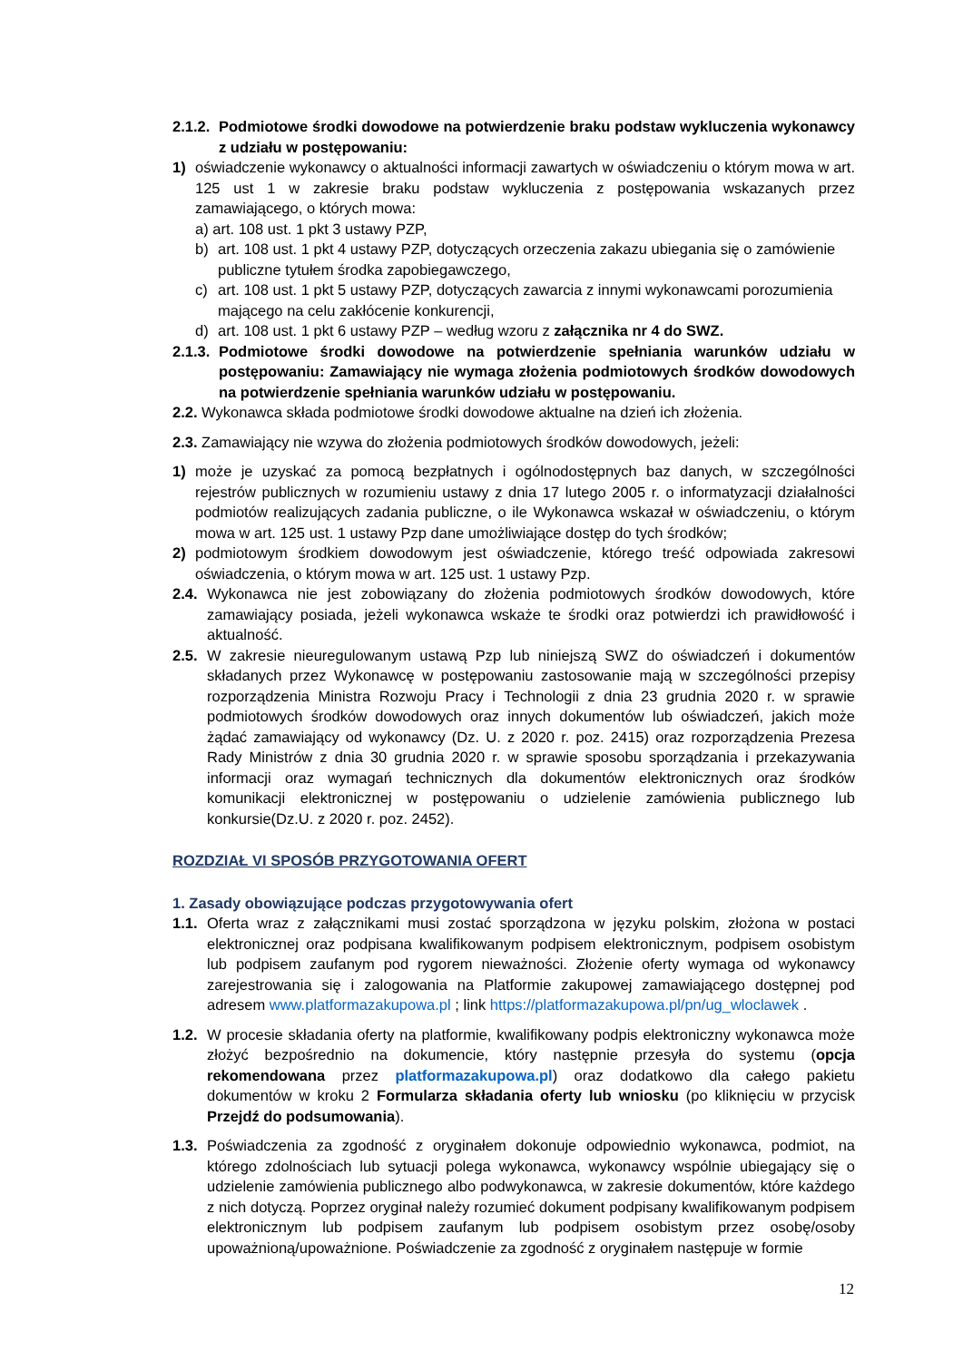2.1.2. Podmiotowe środki dowodowe na potwierdzenie braku podstaw wykluczenia wykonawcy z udziału w postępowaniu:
1) oświadczenie wykonawcy o aktualności informacji zawartych w oświadczeniu o którym mowa w art. 125 ust 1 w zakresie braku podstaw wykluczenia z postępowania wskazanych przez zamawiającego, o których mowa:
a) art. 108 ust. 1 pkt 3 ustawy PZP,
b) art. 108 ust. 1 pkt 4 ustawy PZP, dotyczących orzeczenia zakazu ubiegania się o zamówienie publiczne tytułem środka zapobiegawczego,
c) art. 108 ust. 1 pkt 5 ustawy PZP, dotyczących zawarcia z innymi wykonawcami porozumienia mającego na celu zakłócenie konkurencji,
d) art. 108 ust. 1 pkt 6 ustawy PZP – według wzoru z załącznika nr 4 do SWZ.
2.1.3. Podmiotowe środki dowodowe na potwierdzenie spełniania warunków udziału w postępowaniu: Zamawiający nie wymaga złożenia podmiotowych środków dowodowych na potwierdzenie spełniania warunków udziału w postępowaniu.
2.2. Wykonawca składa podmiotowe środki dowodowe aktualne na dzień ich złożenia.
2.3. Zamawiający nie wzywa do złożenia podmiotowych środków dowodowych, jeżeli:
1) może je uzyskać za pomocą bezpłatnych i ogólnodostępnych baz danych, w szczególności rejestrów publicznych w rozumieniu ustawy z dnia 17 lutego 2005 r. o informatyzacji działalności podmiotów realizujących zadania publiczne, o ile Wykonawca wskazał w oświadczeniu, o którym mowa w art. 125 ust. 1 ustawy Pzp dane umożliwiające dostęp do tych środków;
2) podmiotowym środkiem dowodowym jest oświadczenie, którego treść odpowiada zakresowi oświadczenia, o którym mowa w art. 125 ust. 1 ustawy Pzp.
2.4. Wykonawca nie jest zobowiązany do złożenia podmiotowych środków dowodowych, które zamawiający posiada, jeżeli wykonawca wskaże te środki oraz potwierdzi ich prawidłowość i aktualność.
2.5. W zakresie nieuregulowanym ustawą Pzp lub niniejszą SWZ do oświadczeń i dokumentów składanych przez Wykonawcę w postępowaniu zastosowanie mają w szczególności przepisy rozporządzenia Ministra Rozwoju Pracy i Technologii z dnia 23 grudnia 2020 r. w sprawie podmiotowych środków dowodowych oraz innych dokumentów lub oświadczeń, jakich może żądać zamawiający od wykonawcy (Dz. U. z 2020 r. poz. 2415) oraz rozporządzenia Prezesa Rady Ministrów z dnia 30 grudnia 2020 r. w sprawie sposobu sporządzania i przekazywania informacji oraz wymagań technicznych dla dokumentów elektronicznych oraz środków komunikacji elektronicznej w postępowaniu o udzielenie zamówienia publicznego lub konkursie(Dz.U. z 2020 r. poz. 2452).
ROZDZIAŁ VI SPOSÓB PRZYGOTOWANIA OFERT
1. Zasady obowiązujące podczas przygotowywania ofert
1.1. Oferta wraz z załącznikami musi zostać sporządzona w języku polskim, złożona w postaci elektronicznej oraz podpisana kwalifikowanym podpisem elektronicznym, podpisem osobistym lub podpisem zaufanym pod rygorem nieważności. Złożenie oferty wymaga od wykonawcy zarejestrowania się i zalogowania na Platformie zakupowej zamawiającego dostępnej pod adresem www.platformazakupowa.pl ; link https://platformazakupowa.pl/pn/ug_wloclawek .
1.2. W procesie składania oferty na platformie, kwalifikowany podpis elektroniczny wykonawca może złożyć bezpośrednio na dokumencie, który następnie przesyła do systemu (opcja rekomendowana przez platformazakupowa.pl) oraz dodatkowo dla całego pakietu dokumentów w kroku 2 Formularza składania oferty lub wniosku (po kliknięciu w przycisk Przejdź do podsumowania).
1.3. Poświadczenia za zgodność z oryginałem dokonuje odpowiednio wykonawca, podmiot, na którego zdolnościach lub sytuacji polega wykonawca, wykonawcy wspólnie ubiegający się o udzielenie zamówienia publicznego albo podwykonawca, w zakresie dokumentów, które każdego z nich dotyczą. Poprzez oryginał należy rozumieć dokument podpisany kwalifikowanym podpisem elektronicznym lub podpisem zaufanym lub podpisem osobistym przez osobę/osoby upoważnioną/upoważnione. Poświadczenie za zgodność z oryginałem następuje w formie
12